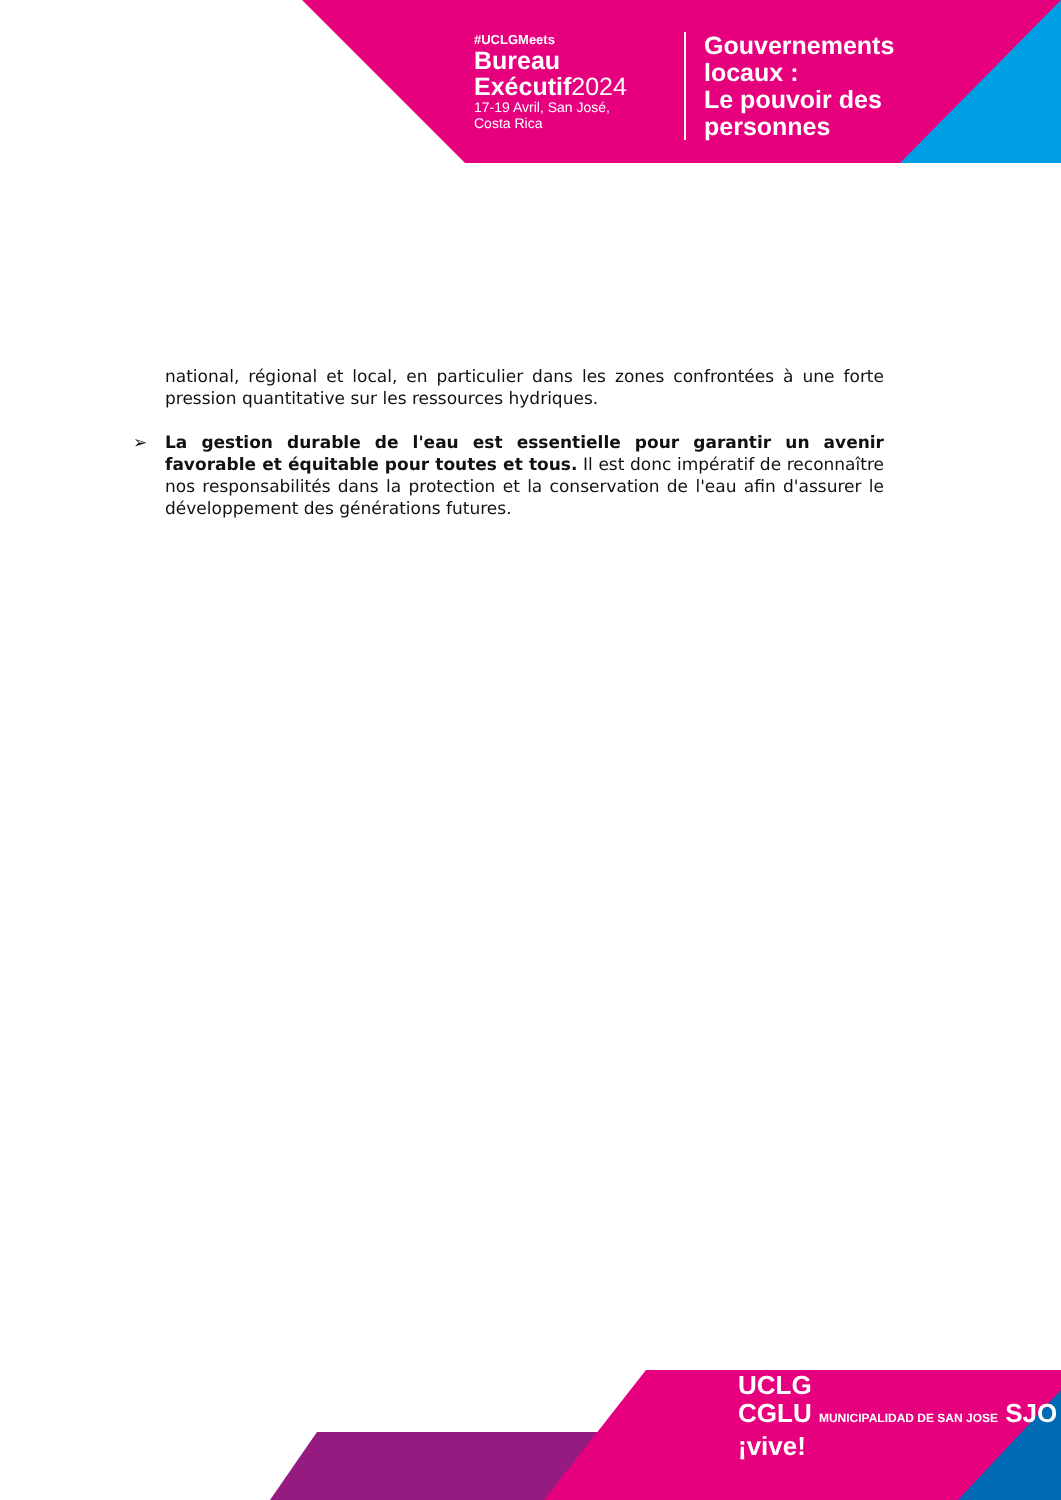#UCLGMeets
Bureau
Exécutif2024
17-19 Avril, San José,
Costa Rica
Gouvernements
locaux :
Le pouvoir des
personnes
national, régional et local, en particulier dans les zones confrontées à une forte pression quantitative sur les ressources hydriques.
➢ La gestion durable de l'eau est essentielle pour garantir un avenir favorable et équitable pour toutes et tous. Il est donc impératif de reconnaître nos responsabilités dans la protection et la conservation de l'eau afin d'assurer le développement des générations futures.
UCLG
CGLU MUNICIPALIDAD DE SAN JOSE SJO ¡vive!